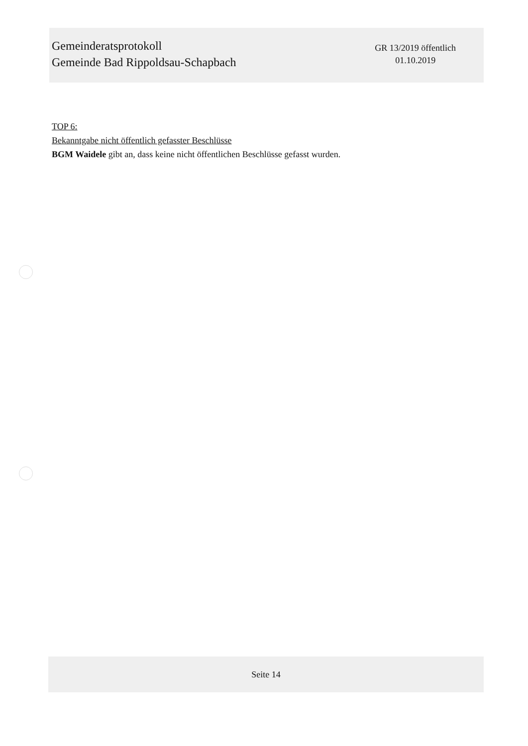Gemeinderatsprotokoll
Gemeinde Bad Rippoldsau-Schapbach
GR 13/2019 öffentlich
01.10.2019
TOP 6:
Bekanntgabe nicht öffentlich gefasster Beschlüsse
BGM Waidele gibt an, dass keine nicht öffentlichen Beschlüsse gefasst wurden.
Seite 14